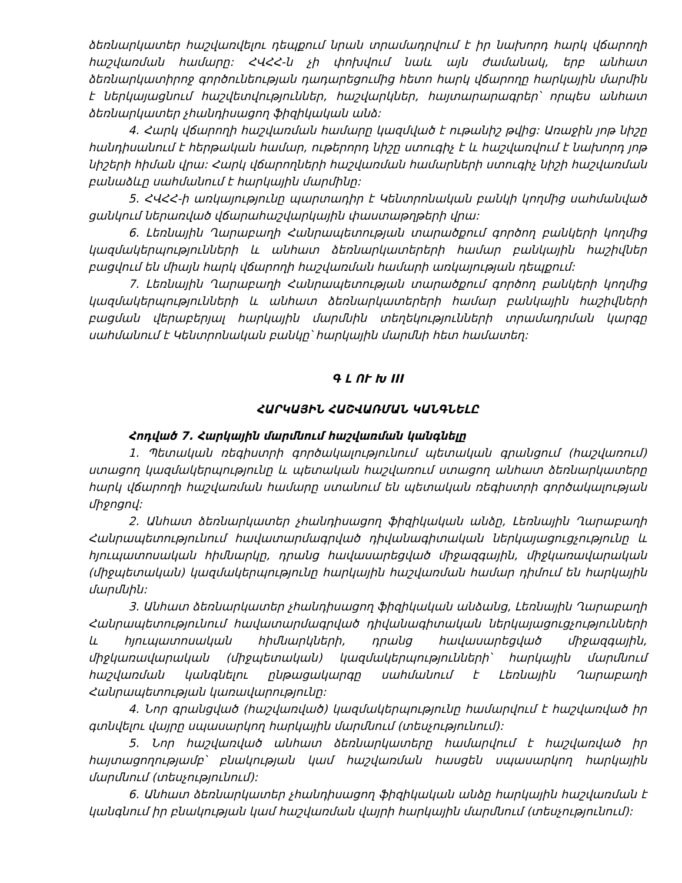ձեռնարկատեր հաշվառվելու դեպքում նրան տրամադրվում է իր նախորդ հարկ վճարողի հաշվառման համարը: ՀՎՀՀ-ն չի փոխվում նաև այն ժամանակ, երբ անհատ ձեռնարկատիրոջ գործունեության դադարեցումից հետո հարկ վճարողը հարկային մարմին է ներկայացնում հաշվետվություններ, հաշվարկներ, հայտարարագրեր՝ որպես անհատ ձեռնարկատեր չհանդիսացող ֆիզիկական անձ:
4. Հարկ վճարողի հաշվառման համարը կազմված է ութանիշ թվից: Առաջին յոթ նիշը հանդիսանում է հերթական համար, ութերորդ նիշը ստուգիչ է և հաշվառվում է նախորդ յոթ նիշերի հիման վրա: Հարկ վճարողների հաշվառման համարների ստուգիչ նիշի հաշվառման բանաձևը սահմանում է հարկային մարմինը:
5. ՀՎՀՀ-ի առկայությունը պարտադիր է Կենտրոնական բանկի կողմից սահմանված ցանկում ներառված վճարահաշվարկային փաստաթղթերի վրա:
6. Լեռնային Ղարաբաղի Հանրապետության տարածքում գործող բանկերի կողմից կազմակերպությունների և անհատ ձեռնարկատերերի համար բանկային հաշիվներ բացվում են միայն հարկ վճարողի հաշվառման համարի առկայության դեպքում:
7. Լեռնային Ղարաբաղի Հանրապետության տարածքում գործող բանկերի կողմից կազմակերպությունների և անհատ ձեռնարկատերերի համար բանկային հաշիվների բացման վերաբերյալ հարկային մարմնին տեղեկությունների տրամադրման կարգը սահմանում է Կենտրոնական բանկը՝ հարկային մարմնի հետ համատեղ:
Գ Լ ՈՒ Խ III
ՀԱՐԿԱՅԻՆ ՀԱՇՎԱՌՄԱՆ ԿԱՆԳՆԵԼԸ
Հոդված 7. Հարկային մարմնում հաշվառման կանգնելը
1. Պետական ռեգիստրի գործակալությունում պետական գրանցում (հաշվառում) ստացող կազմակերպությունը և պետական հաշվառում ստացող անհատ ձեռնարկատերը հարկ վճարողի հաշվառման համարը ստանում են պետական ռեգիստրի գործակալության միջոցով:
2. Անհատ ձեռնարկատեր չհանդիսացող ֆիզիկական անձը, Լեռնային Ղարաբաղի Հանրապետությունում հավատարմագրված դիվանագիտական ներկայացուցչությունը և հյուպատոսական հիմնարկը, դրանց հավասարեցված միջազգային, միջկառավարական (միջպետական) կազմակերպությունը հարկային հաշվառման համար դիմում են հարկային մարմնին:
3. Անհատ ձեռնարկատեր չհանդիսացող ֆիզիկական անձանց, Լեռնային Ղարաբաղի Հանրապետությունում հավատարմագրված դիվանագիտական ներկայացուցչությունների և հյուպատոսական հիմնարկների, դրանց հավասարեցված միջազգային, միջկառավարական (միջպետական) կազմակերպությունների՝ հարկային մարմնում հաշվառման կանգնելու ընթացակարգը սահմանում է Լեռնային Ղարաբաղի Հանրապետության կառավարությունը:
4. Նոր գրանցված (հաշվառված) կազմակերպությունը համարվում է հաշվառված իր գտնվելու վայրը սպասարկող հարկային մարմնում (տեսչությունում):
5. Նոր հաշվառված անհատ ձեռնարկատերը համարվում է հաշվառված իր հայտացողությամբ՝ բնակության կամ հաշվառման հասցեն սպասարկող հարկային մարմնում (տեսչությունում):
6. Անհատ ձեռնարկատեր չհանդիսացող ֆիզիկական անձը հարկային հաշվառման է կանգնում իր բնակության կամ հաշվառման վայրի հարկային մարմնում (տեսչությունում):